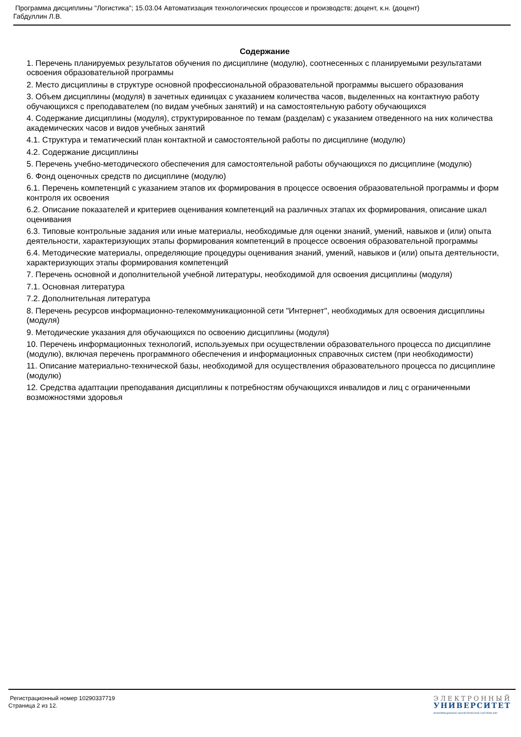Программа дисциплины "Логистика"; 15.03.04 Автоматизация технологических процессов и производств; доцент, к.н. (доцент)
Габдуллин Л.В.
Содержание
1. Перечень планируемых результатов обучения по дисциплине (модулю), соотнесенных с планируемыми результатами освоения образовательной программы
2. Место дисциплины в структуре основной профессиональной образовательной программы высшего образования
3. Объем дисциплины (модуля) в зачетных единицах с указанием количества часов, выделенных на контактную работу обучающихся с преподавателем (по видам учебных занятий) и на самостоятельную работу обучающихся
4. Содержание дисциплины (модуля), структурированное по темам (разделам) с указанием отведенного на них количества академических часов и видов учебных занятий
4.1. Структура и тематический план контактной и самостоятельной работы по дисциплине (модулю)
4.2. Содержание дисциплины
5. Перечень учебно-методического обеспечения для самостоятельной работы обучающихся по дисциплине (модулю)
6. Фонд оценочных средств по дисциплине (модулю)
6.1. Перечень компетенций с указанием этапов их формирования в процессе освоения образовательной программы и форм контроля их освоения
6.2. Описание показателей и критериев оценивания компетенций на различных этапах их формирования, описание шкал оценивания
6.3. Типовые контрольные задания или иные материалы, необходимые для оценки знаний, умений, навыков и (или) опыта деятельности, характеризующих этапы формирования компетенций в процессе освоения образовательной программы
6.4. Методические материалы, определяющие процедуры оценивания знаний, умений, навыков и (или) опыта деятельности, характеризующих этапы формирования компетенций
7. Перечень основной и дополнительной учебной литературы, необходимой для освоения дисциплины (модуля)
7.1. Основная литература
7.2. Дополнительная литература
8. Перечень ресурсов информационно-телекоммуникационной сети "Интернет", необходимых для освоения дисциплины (модуля)
9. Методические указания для обучающихся по освоению дисциплины (модуля)
10. Перечень информационных технологий, используемых при осуществлении образовательного процесса по дисциплине (модулю), включая перечень программного обеспечения и информационных справочных систем (при необходимости)
11. Описание материально-технической базы, необходимой для осуществления образовательного процесса по дисциплине (модулю)
12. Средства адаптации преподавания дисциплины к потребностям обучающихся инвалидов и лиц с ограниченными возможностями здоровья
Регистрационный номер 10290337719
Страница 2 из 12.
ЭЛЕКТРОННЫЙ
УНИВЕРСИТЕТ
ИНФОРМАЦИОННО-АНАЛИТИЧЕСКАЯ СИСТЕМА КФУ